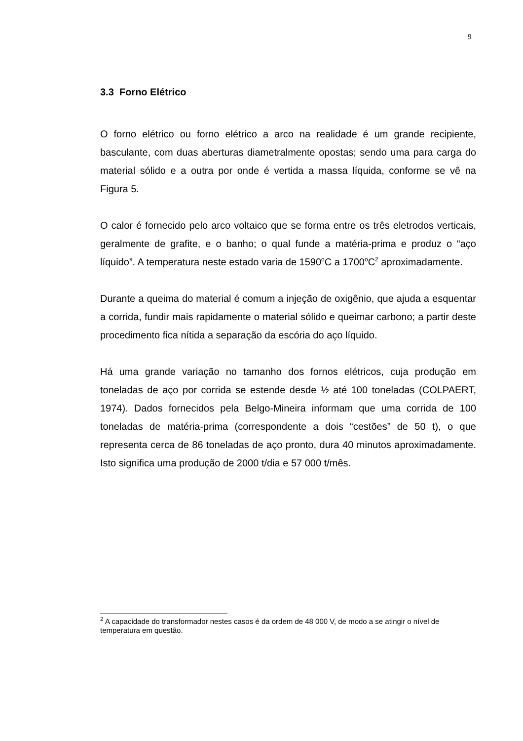9
3.3 Forno Elétrico
O forno elétrico ou forno elétrico a arco na realidade é um grande recipiente, basculante, com duas aberturas diametralmente opostas; sendo uma para carga do material sólido e a outra por onde é vertida a massa líquida, conforme se vê na Figura 5.
O calor é fornecido pelo arco voltaico que se forma entre os três eletrodos verticais, geralmente de grafite, e o banho; o qual funde a matéria-prima e produz o “aço líquido”. A temperatura neste estado varia de 1590<sup>o</sup>C a 1700<sup>o</sup>C<sup>2</sup> aproximadamente.
Durante a queima do material é comum a injeção de oxigênio, que ajuda a esquentar a corrida, fundir mais rapidamente o material sólido e queimar carbono; a partir deste procedimento fica nítida a separação da escória do aço líquido.
Há uma grande variação no tamanho dos fornos elétricos, cuja produção em toneladas de aço por corrida se estende desde ½ até 100 toneladas (COLPAERT, 1974). Dados fornecidos pela Belgo-Mineira informam que uma corrida de 100 toneladas de matéria-prima (correspondente a dois “cestões” de 50 t), o que representa cerca de 86 toneladas de aço pronto, dura 40 minutos aproximadamente. Isto significa uma produção de 2000 t/dia e 57 000 t/mês.
<sup>2</sup> A capacidade do transformador nestes casos é da ordem de 48 000 V, de modo a se atingir o nível de temperatura em questão.